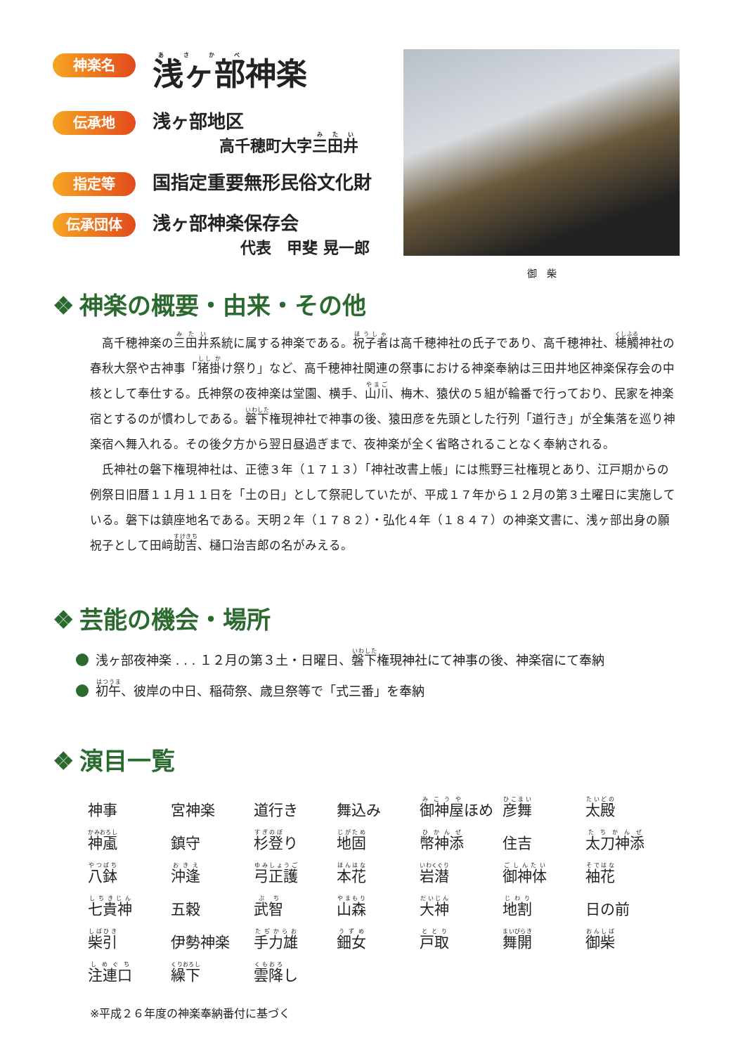神楽名
浅ヶ部神楽
伝承地
浅ヶ部地区
高千穂町大字三田井
指定等
国指定重要無形民俗文化財
伝承団体
浅ヶ部神楽保存会
代表　甲斐 晃一郎
御　柴
❖ 神楽の概要・由来・その他
高千穂神楽の三田井系統に属する神楽である。祝子者は高千穂神社の氏子であり、高千穂神社、槵觸神社の春秋大祭や古神事「猪掛け祭り」など、高千穂神社関連の祭事における神楽奉納は三田井地区神楽保存会の中核として奉仕する。氏神祭の夜神楽は堂園、横手、山川、梅木、猿伏の５組が輪番で行っており、民家を神楽宿とするのが慣わしである。磐下権現神社で神事の後、猿田彦を先頭とした行列「道行き」が全集落を巡り神楽宿へ舞入れる。その後夕方から翌日昼過ぎまで、夜神楽が全く省略されることなく奉納される。
氏神社の磐下権現神社は、正徳３年（１７１３）「神社改書上帳」には熊野三社権現とあり、江戸期からの例祭日旧暦１１月１１日を「土の日」として祭祀していたが、平成１７年から１２月の第３土曜日に実施している。磐下は鎮座地名である。天明２年（１７８２）・弘化４年（１８４７）の神楽文書に、浅ヶ部出身の願祝子として田﨑助吉、樋口治吉郎の名がみえる。
❖ 芸能の機会・場所
浅ヶ部夜神楽 . . . １２月の第３土・日曜日、磐下権現神社にて神事の後、神楽宿にて奉納
初午、彼岸の中日、稲荷祭、歳旦祭等で「式三番」を奉納
❖ 演目一覧
| 神事 | 宮神楽 | 道行き | 舞込み | 御神屋 ほめ | 彦舞 | 太殿 |
| 神颪 | 鎮守 | 杉登 り | 地固 | 幣神添 | 住吉 | 太刀神添 |
| 八鉢 | 沖逢 | 弓正護 | 本花 | 岩潜 | 御神体 | 袖花 |
| 七貴神 | 五穀 | 武智 | 山森 | 大神 | 地割 | 日の前 |
| 柴引 | 伊勢神楽 | 手力雄 | 鈿女 | 戸取 | 舞開 | 御柴 |
| 注連口 | 繰下 | 雲降 し | | | | |
※平成２６年度の神楽奉納番付に基づく